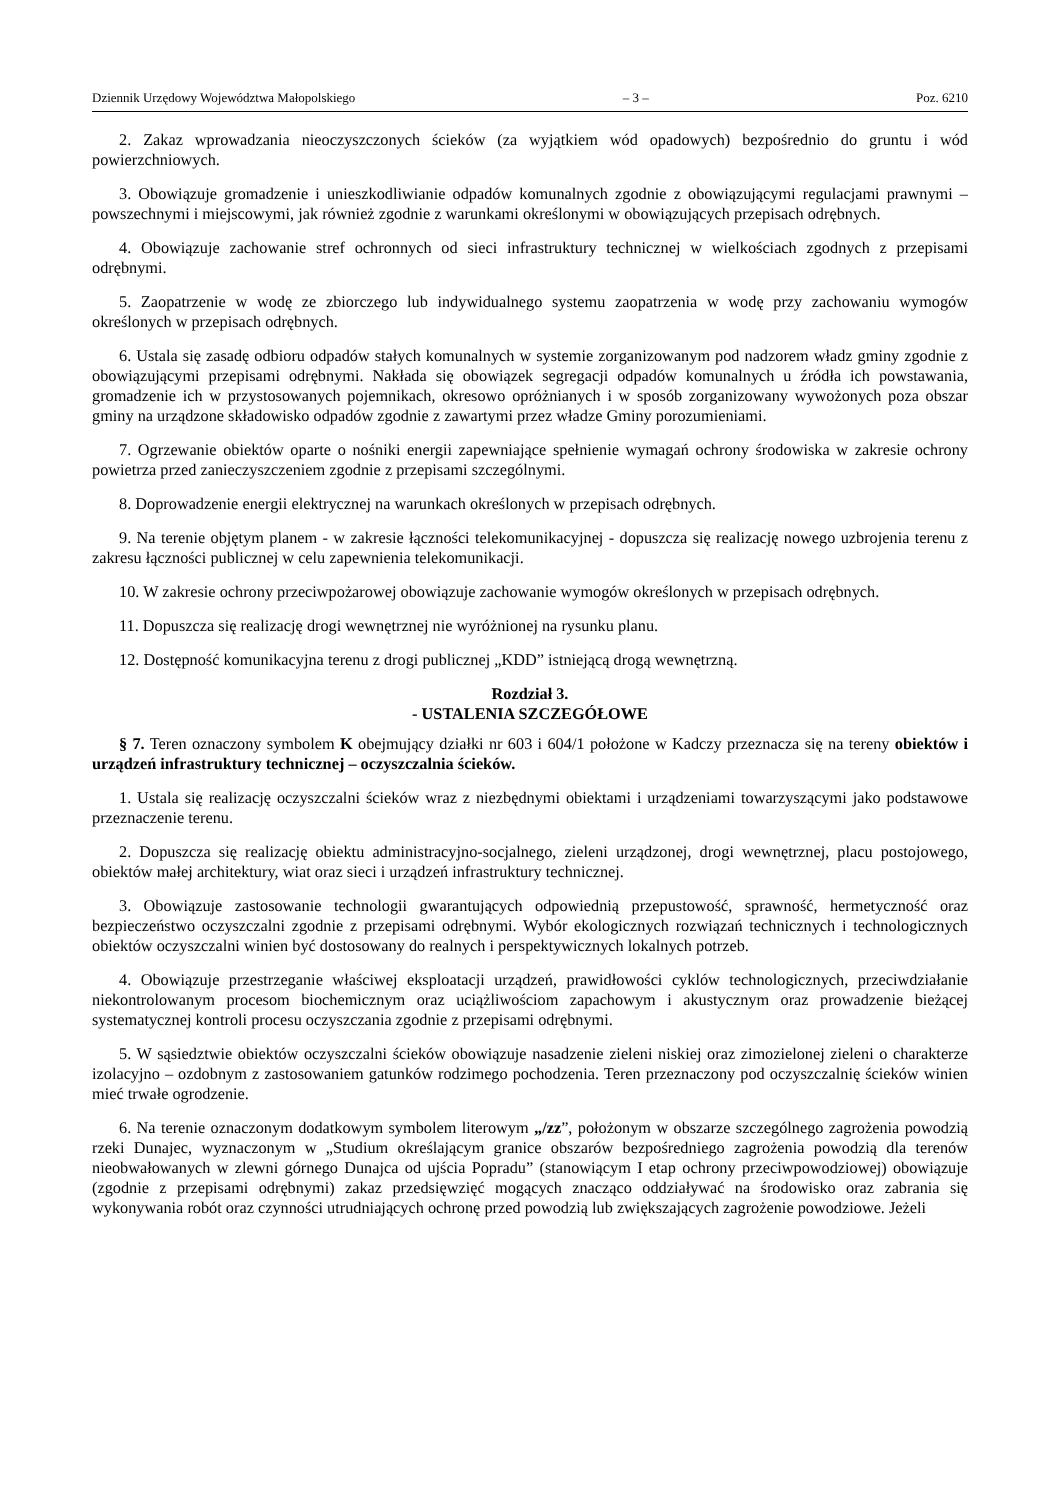Dziennik Urzędowy Województwa Małopolskiego – 3 – Poz. 6210
2. Zakaz wprowadzania nieoczyszczonych ścieków (za wyjątkiem wód opadowych) bezpośrednio do gruntu i wód powierzchniowych.
3. Obowiązuje gromadzenie i unieszkodliwianie odpadów komunalnych zgodnie z obowiązującymi regulacjami prawnymi – powszechnymi i miejscowymi, jak również zgodnie z warunkami określonymi w obowiązujących przepisach odrębnych.
4. Obowiązuje zachowanie stref ochronnych od sieci infrastruktury technicznej w wielkościach zgodnych z przepisami odrębnymi.
5. Zaopatrzenie w wodę ze zbiorczego lub indywidualnego systemu zaopatrzenia w wodę przy zachowaniu wymogów określonych w przepisach odrębnych.
6. Ustala się zasadę odbioru odpadów stałych komunalnych w systemie zorganizowanym pod nadzorem władz gminy zgodnie z obowiązującymi przepisami odrębnymi. Nakłada się obowiązek segregacji odpadów komunalnych u źródła ich powstawania, gromadzenie ich w przystosowanych pojemnikach, okresowo opróżnianych i w sposób zorganizowany wywożonych poza obszar gminy na urządzone składowisko odpadów zgodnie z zawartymi przez władze Gminy porozumieniami.
7. Ogrzewanie obiektów oparte o nośniki energii zapewniające spełnienie wymagań ochrony środowiska w zakresie ochrony powietrza przed zanieczyszczeniem zgodnie z przepisami szczególnymi.
8. Doprowadzenie energii elektrycznej na warunkach określonych w przepisach odrębnych.
9. Na terenie objętym planem - w zakresie łączności telekomunikacyjnej - dopuszcza się realizację nowego uzbrojenia terenu z zakresu łączności publicznej w celu zapewnienia telekomunikacji.
10. W zakresie ochrony przeciwpożarowej obowiązuje zachowanie wymogów określonych w przepisach odrębnych.
11. Dopuszcza się realizację drogi wewnętrznej nie wyróżnionej na rysunku planu.
12. Dostępność komunikacyjna terenu z drogi publicznej „KDD” istniejącą drogą wewnętrzną.
Rozdział 3.
- USTALENIA SZCZEGÓŁOWE
§ 7. Teren oznaczony symbolem K obejmujący działki nr 603 i 604/1 położone w Kadczy przeznacza się na tereny obiektów i urządzeń infrastruktury technicznej – oczyszczalnia ścieków.
1. Ustala się realizację oczyszczalni ścieków wraz z niezbędnymi obiektami i urządzeniami towarzyszącymi jako podstawowe przeznaczenie terenu.
2. Dopuszcza się realizację obiektu administracyjno-socjalnego, zieleni urządzonej, drogi wewnętrznej, placu postojowego, obiektów małej architektury, wiat oraz sieci i urządzeń infrastruktury technicznej.
3. Obowiązuje zastosowanie technologii gwarantujących odpowiednią przepustowość, sprawność, hermetyczność oraz bezpieczeństwo oczyszczalni zgodnie z przepisami odrębnymi. Wybór ekologicznych rozwiązań technicznych i technologicznych obiektów oczyszczalni winien być dostosowany do realnych i perspektywicznych lokalnych potrzeb.
4. Obowiązuje przestrzeganie właściwej eksploatacji urządzeń, prawidłowości cyklów technologicznych, przeciwdziałanie niekontrolowanym procesom biochemicznym oraz uciążliwościom zapachowym i akustycznym oraz prowadzenie bieżącej systematycznej kontroli procesu oczyszczania zgodnie z przepisami odrębnymi.
5. W sąsiedztwie obiektów oczyszczalni ścieków obowiązuje nasadzenie zieleni niskiej oraz zimozielonej zieleni o charakterze izolacyjno – ozdobnym z zastosowaniem gatunków rodzimego pochodzenia. Teren przeznaczony pod oczyszczalnię ścieków winien mieć trwałe ogrodzenie.
6. Na terenie oznaczonym dodatkowym symbolem literowym „/zz”, położonym w obszarze szczególnego zagrożenia powodzią rzeki Dunajec, wyznaczonym w „Studium określającym granice obszarów bezpośredniego zagrożenia powodzią dla terenów nieobwałowanych w zlewni górnego Dunajca od ujścia Popradu” (stanowiącym I etap ochrony przeciwpowodziowej) obowiązuje (zgodnie z przepisami odrębnymi) zakaz przedsięwzięć mogących znacząco oddziaływać na środowisko oraz zabrania się wykonywania robót oraz czynności utrudniających ochronę przed powodzią lub zwiększających zagrożenie powodziowe. Jeżeli